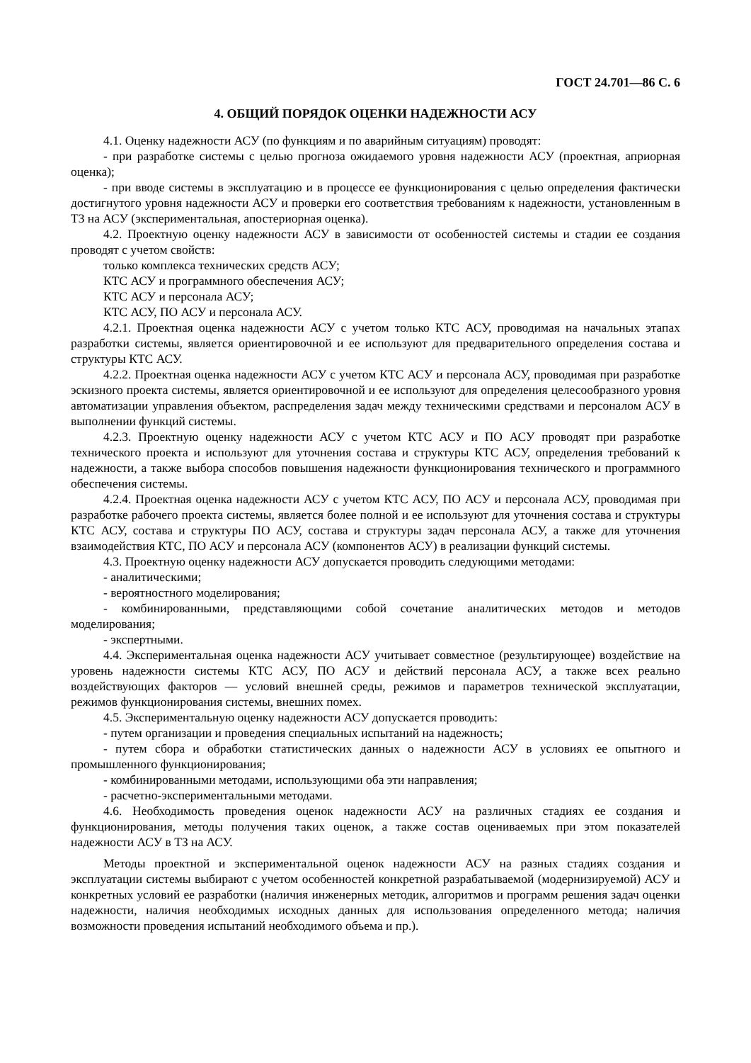ГОСТ 24.701—86 С. 6
4. ОБЩИЙ ПОРЯДОК ОЦЕНКИ НАДЕЖНОСТИ АСУ
4.1. Оценку надежности АСУ (по функциям и по аварийным ситуациям) проводят:
- при разработке системы с целью прогноза ожидаемого уровня надежности АСУ (проектная, априорная оценка);
- при вводе системы в эксплуатацию и в процессе ее функционирования с целью определения фактически достигнутого уровня надежности АСУ и проверки его соответствия требованиям к надежности, установленным в ТЗ на АСУ (экспериментальная, апостериорная оценка).
4.2. Проектную оценку надежности АСУ в зависимости от особенностей системы и стадии ее создания проводят с учетом свойств:
только комплекса технических средств АСУ;
КТС АСУ и программного обеспечения АСУ;
КТС АСУ и персонала АСУ;
КТС АСУ, ПО АСУ и персонала АСУ.
4.2.1. Проектная оценка надежности АСУ с учетом только КТС АСУ, проводимая на начальных этапах разработки системы, является ориентировочной и ее используют для предварительного определения состава и структуры КТС АСУ.
4.2.2. Проектная оценка надежности АСУ с учетом КТС АСУ и персонала АСУ, проводимая при разработке эскизного проекта системы, является ориентировочной и ее используют для определения целесообразного уровня автоматизации управления объектом, распределения задач между техническими средствами и персоналом АСУ в выполнении функций системы.
4.2.3. Проектную оценку надежности АСУ с учетом КТС АСУ и ПО АСУ проводят при разработке технического проекта и используют для уточнения состава и структуры КТС АСУ, определения требований к надежности, а также выбора способов повышения надежности функционирования технического и программного обеспечения системы.
4.2.4. Проектная оценка надежности АСУ с учетом КТС АСУ, ПО АСУ и персонала АСУ, проводимая при разработке рабочего проекта системы, является более полной и ее используют для уточнения состава и структуры КТС АСУ, состава и структуры ПО АСУ, состава и структуры задач персонала АСУ, а также для уточнения взаимодействия КТС, ПО АСУ и персонала АСУ (компонентов АСУ) в реализации функций системы.
4.3. Проектную оценку надежности АСУ допускается проводить следующими методами:
- аналитическими;
- вероятностного моделирования;
- комбинированными, представляющими собой сочетание аналитических методов и методов моделирования;
- экспертными.
4.4. Экспериментальная оценка надежности АСУ учитывает совместное (результирующее) воздействие на уровень надежности системы КТС АСУ, ПО АСУ и действий персонала АСУ, а также всех реально воздействующих факторов — условий внешней среды, режимов и параметров технической эксплуатации, режимов функционирования системы, внешних помех.
4.5. Экспериментальную оценку надежности АСУ допускается проводить:
- путем организации и проведения специальных испытаний на надежность;
- путем сбора и обработки статистических данных о надежности АСУ в условиях ее опытного и промышленного функционирования;
- комбинированными методами, использующими оба эти направления;
- расчетно-экспериментальными методами.
4.6. Необходимость проведения оценок надежности АСУ на различных стадиях ее создания и функционирования, методы получения таких оценок, а также состав оцениваемых при этом показателей надежности АСУ в ТЗ на АСУ.
Методы проектной и экспериментальной оценок надежности АСУ на разных стадиях создания и эксплуатации системы выбирают с учетом особенностей конкретной разрабатываемой (модернизируемой) АСУ и конкретных условий ее разработки (наличия инженерных методик, алгоритмов и программ решения задач оценки надежности, наличия необходимых исходных данных для использования определенного метода; наличия возможности проведения испытаний необходимого объема и пр.).